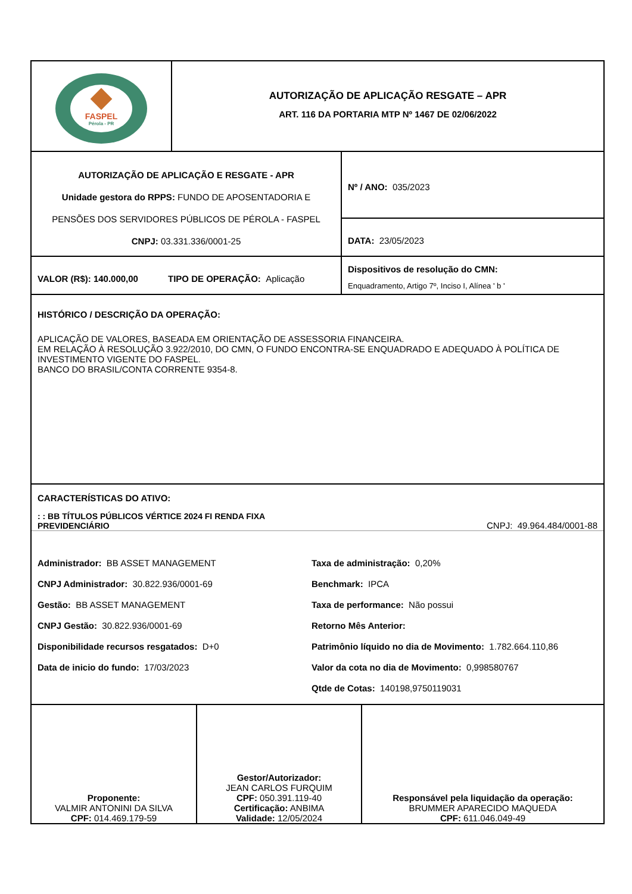FASPEL
Pérola - PR
AUTORIZAÇÃO DE APLICAÇÃO RESGATE – APR
ART. 116 DA PORTARIA MTP Nº 1467 DE 02/06/2022
AUTORIZAÇÃO DE APLICAÇÃO E RESGATE - APR
Unidade gestora do RPPS: FUNDO DE APOSENTADORIA E
PENSÕES DOS SERVIDORES PÚBLICOS DE PÉROLA - FASPEL
CNPJ: 03.331.336/0001-25
Nº / ANO: 035/2023
DATA: 23/05/2023
VALOR (R$): 140.000,00 TIPO DE OPERAÇÃO: Aplicação
Dispositivos de resolução do CMN:
Enquadramento, Artigo 7º, Inciso I, Alínea ' b '
HISTÓRICO / DESCRIÇÃO DA OPERAÇÃO:
APLICAÇÃO DE VALORES, BASEADA EM ORIENTAÇÃO DE ASSESSORIA FINANCEIRA.
EM RELAÇÃO À RESOLUÇÃO 3.922/2010, DO CMN, O FUNDO ENCONTRA-SE ENQUADRADO E ADEQUADO À POLÍTICA DE INVESTIMENTO VIGENTE DO FASPEL.
BANCO DO BRASIL/CONTA CORRENTE 9354-8.
CARACTERÍSTICAS DO ATIVO:
: : BB TÍTULOS PÚBLICOS VÉRTICE 2024 FI RENDA FIXA
PREVIDENCIÁRIO
CNPJ: 49.964.484/0001-88
Administrador: BB ASSET MANAGEMENT
CNPJ Administrador: 30.822.936/0001-69
Gestão: BB ASSET MANAGEMENT
CNPJ Gestão: 30.822.936/0001-69
Disponibilidade recursos resgatados: D+0
Data de inicio do fundo: 17/03/2023
Taxa de administração: 0,20%
Benchmark: IPCA
Taxa de performance: Não possui
Retorno Mês Anterior:
Patrimônio líquido no dia de Movimento: 1.782.664.110,86
Valor da cota no dia de Movimento: 0,998580767
Qtde de Cotas: 140198,9750119031
Proponente:
VALMIR ANTONINI DA SILVA
CPF: 014.469.179-59
Gestor/Autorizador:
JEAN CARLOS FURQUIM
CPF: 050.391.119-40
Certificação: ANBIMA
Validade: 12/05/2024
Responsável pela liquidação da operação:
BRUMMER APARECIDO MAQUEDA
CPF: 611.046.049-49